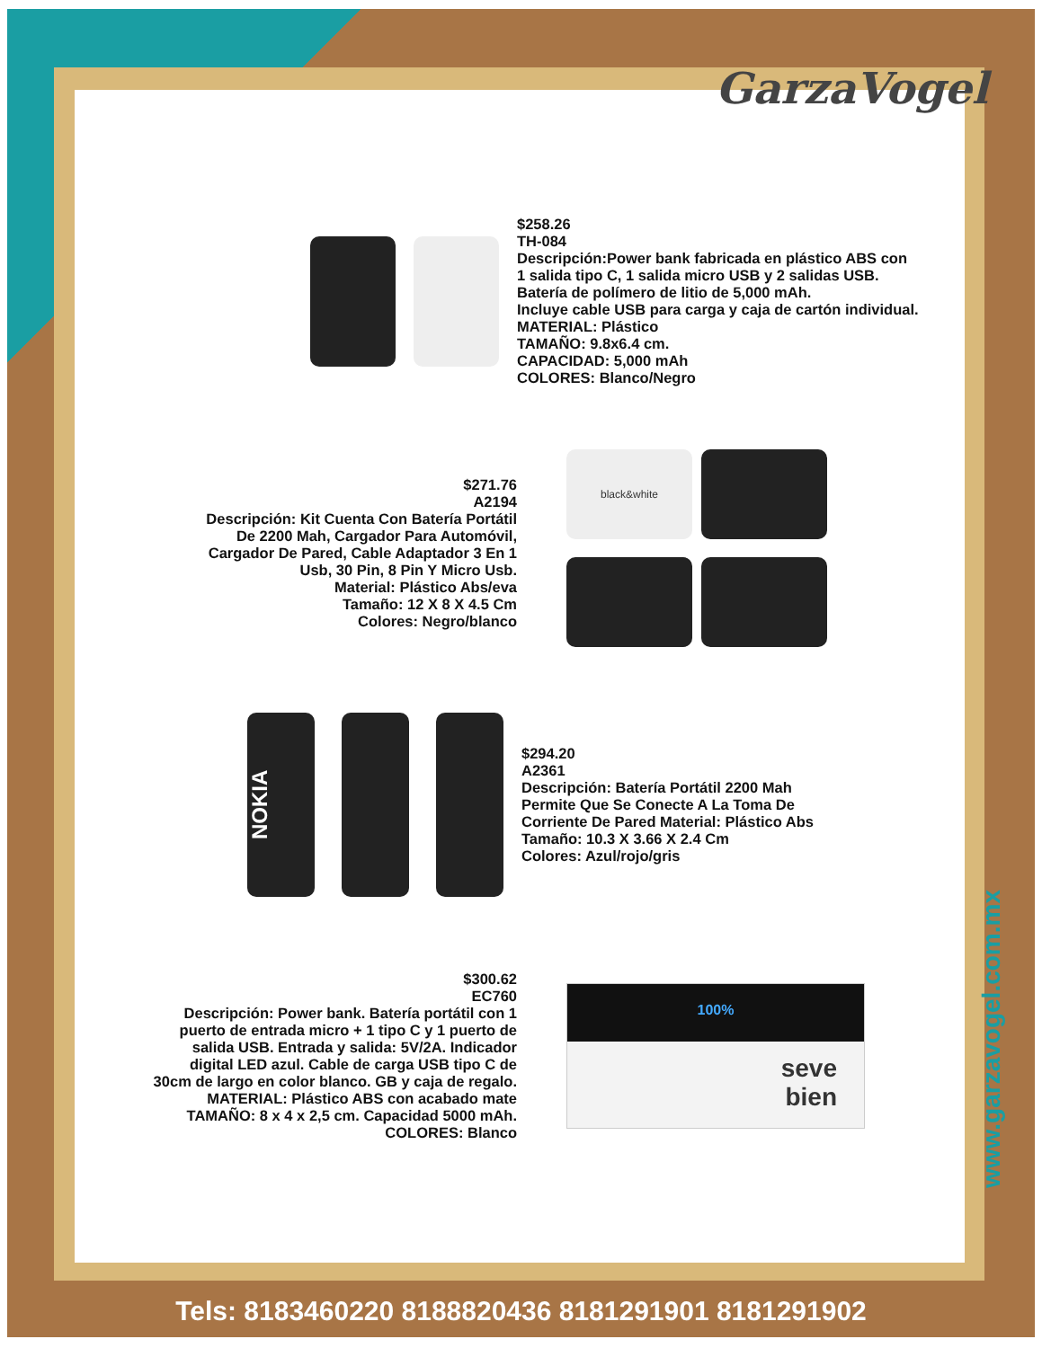GarzaVogel
$258.26
TH-084
Descripción:Power bank fabricada en plástico ABS con
1 salida tipo C, 1 salida micro USB y 2 salidas USB.
Batería de polímero de litio de 5,000 mAh.
Incluye cable USB para carga y caja de cartón individual.
MATERIAL: Plástico
TAMAÑO: 9.8x6.4 cm.
CAPACIDAD: 5,000 mAh
COLORES: Blanco/Negro
$271.76
A2194
Descripción: Kit Cuenta Con Batería Portátil
De 2200 Mah, Cargador Para Automóvil,
Cargador De Pared, Cable Adaptador 3 En 1
Usb, 30 Pin, 8 Pin Y Micro Usb.
Material: Plástico Abs/eva
Tamaño: 12 X 8 X 4.5 Cm
Colores: Negro/blanco
black&white
NOKIA
$294.20
A2361
Descripción: Batería Portátil 2200 Mah
Permite Que Se Conecte A La Toma De
Corriente De Pared Material: Plástico Abs
Tamaño: 10.3 X 3.66 X 2.4 Cm
Colores: Azul/rojo/gris
$300.62
EC760
Descripción: Power bank. Batería portátil con 1
puerto de entrada micro + 1 tipo C y 1 puerto de
salida USB. Entrada y salida: 5V/2A. Indicador
digital LED azul. Cable de carga USB tipo C de
30cm de largo en color blanco. GB y caja de regalo.
MATERIAL: Plástico ABS con acabado mate
TAMAÑO: 8 x 4 x 2,5 cm. Capacidad 5000 mAh.
COLORES: Blanco
100%
seve
bien
www.garzavogel.com.mx
Tels: 8183460220 8188820436 8181291901 8181291902